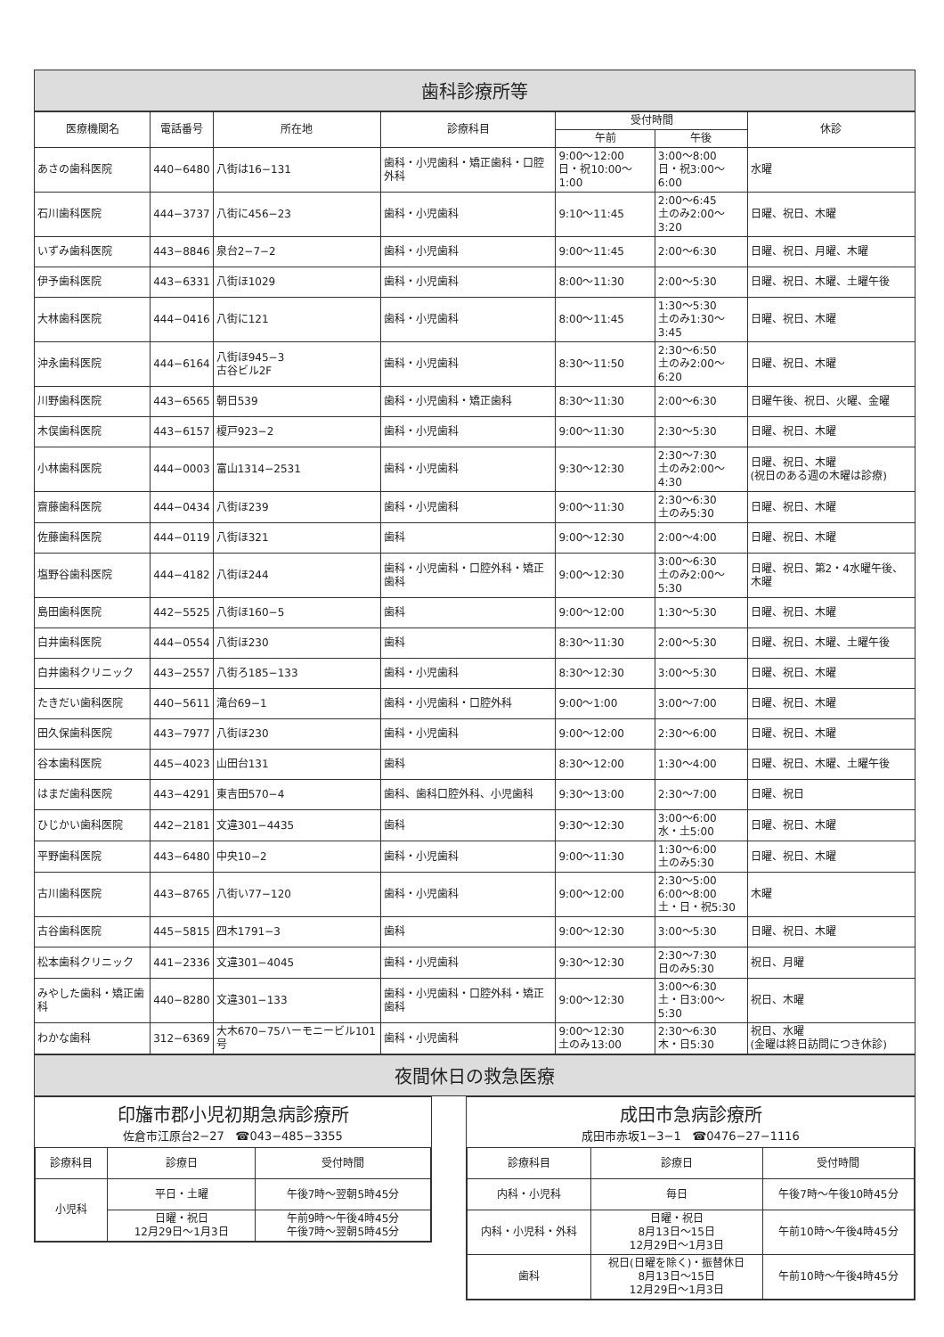歯科診療所等
| 医療機関名 | 電話番号 | 所在地 | 診療科目 | 受付時間 | | 休診 |
| --- | --- | --- | --- | --- | --- | --- |
| | | | | 午前 | 午後 | |
| あさの歯科医院 | 440−6480 | 八街は16−131 | 歯科・小児歯科・矯正歯科・口腔外科 | 9:00〜12:00 日・祝10:00〜1:00 | 3:00〜8:00 日・祝3:00〜6:00 | 水曜 |
| 石川歯科医院 | 444−3737 | 八街に456−23 | 歯科・小児歯科 | 9:10〜11:45 | 2:00〜6:45 土のみ2:00〜3:20 | 日曜、祝日、木曜 |
| いずみ歯科医院 | 443−8846 | 泉台2−7−2 | 歯科・小児歯科 | 9:00〜11:45 | 2:00〜6:30 | 日曜、祝日、月曜、木曜 |
| 伊予歯科医院 | 443−6331 | 八街ほ1029 | 歯科・小児歯科 | 8:00〜11:30 | 2:00〜5:30 | 日曜、祝日、木曜、土曜午後 |
| 大林歯科医院 | 444−0416 | 八街に121 | 歯科・小児歯科 | 8:00〜11:45 | 1:30〜5:30 土のみ1:30〜3:45 | 日曜、祝日、木曜 |
| 沖永歯科医院 | 444−6164 | 八街ほ945−3 古谷ビル2F | 歯科・小児歯科 | 8:30〜11:50 | 2:30〜6:50 土のみ2:00〜6:20 | 日曜、祝日、木曜 |
| 川野歯科医院 | 443−6565 | 朝日539 | 歯科・小児歯科・矯正歯科 | 8:30〜11:30 | 2:00〜6:30 | 日曜午後、祝日、火曜、金曜 |
| 木俣歯科医院 | 443−6157 | 榎戸923−2 | 歯科・小児歯科 | 9:00〜11:30 | 2:30〜5:30 | 日曜、祝日、木曜 |
| 小林歯科医院 | 444−0003 | 富山1314−2531 | 歯科・小児歯科 | 9:30〜12:30 | 2:30〜7:30 土のみ2:00〜4:30 | 日曜、祝日、木曜 (祝日のある週の木曜は診療) |
| 齋藤歯科医院 | 444−0434 | 八街ほ239 | 歯科・小児歯科 | 9:00〜11:30 | 2:30〜6:30 土のみ5:30 | 日曜、祝日、木曜 |
| 佐藤歯科医院 | 444−0119 | 八街ほ321 | 歯科 | 9:00〜12:30 | 2:00〜4:00 | 日曜、祝日、木曜 |
| 塩野谷歯科医院 | 444−4182 | 八街ほ244 | 歯科・小児歯科・口腔外科・矯正歯科 | 9:00〜12:30 | 3:00〜6:30 土のみ2:00〜5:30 | 日曜、祝日、第2・4水曜午後、木曜 |
| 島田歯科医院 | 442−5525 | 八街ほ160−5 | 歯科 | 9:00〜12:00 | 1:30〜5:30 | 日曜、祝日、木曜 |
| 白井歯科医院 | 444−0554 | 八街ほ230 | 歯科 | 8:30〜11:30 | 2:00〜5:30 | 日曜、祝日、木曜、土曜午後 |
| 白井歯科クリニック | 443−2557 | 八街ろ185−133 | 歯科・小児歯科 | 8:30〜12:30 | 3:00〜5:30 | 日曜、祝日、木曜 |
| たきだい歯科医院 | 440−5611 | 滝台69−1 | 歯科・小児歯科・口腔外科 | 9:00〜1:00 | 3:00〜7:00 | 日曜、祝日、木曜 |
| 田久保歯科医院 | 443−7977 | 八街ほ230 | 歯科・小児歯科 | 9:00〜12:00 | 2:30〜6:00 | 日曜、祝日、木曜 |
| 谷本歯科医院 | 445−4023 | 山田台131 | 歯科 | 8:30〜12:00 | 1:30〜4:00 | 日曜、祝日、木曜、土曜午後 |
| はまだ歯科医院 | 443−4291 | 東吉田570−4 | 歯科、歯科口腔外科、小児歯科 | 9:30〜13:00 | 2:30〜7:00 | 日曜、祝日 |
| ひじかい歯科医院 | 442−2181 | 文違301−4435 | 歯科 | 9:30〜12:30 | 3:00〜6:00 水・土5:00 | 日曜、祝日、木曜 |
| 平野歯科医院 | 443−6480 | 中央10−2 | 歯科・小児歯科 | 9:00〜11:30 | 1:30〜6:00 土のみ5:30 | 日曜、祝日、木曜 |
| 古川歯科医院 | 443−8765 | 八街い77−120 | 歯科・小児歯科 | 9:00〜12:00 | 2:30〜5:00 6:00〜8:00 土・日・祝5:30 | 木曜 |
| 古谷歯科医院 | 445−5815 | 四木1791−3 | 歯科 | 9:00〜12:30 | 3:00〜5:30 | 日曜、祝日、木曜 |
| 松本歯科クリニック | 441−2336 | 文違301−4045 | 歯科・小児歯科 | 9:30〜12:30 | 2:30〜7:30 日のみ5:30 | 祝日、月曜 |
| みやした歯科・矯正歯科 | 440−8280 | 文違301−133 | 歯科・小児歯科・口腔外科・矯正歯科 | 9:00〜12:30 | 3:00〜6:30 土・日3:00〜5:30 | 祝日、木曜 |
| わかな歯科 | 312−6369 | 大木670−75ハーモニービル101号 | 歯科・小児歯科 | 9:00〜12:30 土のみ13:00 | 2:30〜6:30 木・日5:30 | 祝日、水曜 (金曜は終日訪問につき休診) |
夜間休日の救急医療
印旛市郡小児初期急病診療所
佐倉市江原台2−27 ☎043−485−3355
| 診療科目 | 診療日 | 受付時間 |
| --- | --- | --- |
| 小児科 | 平日・土曜 | 午後7時〜翌朝5時45分 |
| | 日曜・祝日 12月29日〜1月3日 | 午前9時〜午後4時45分 午後7時〜翌朝5時45分 |
成田市急病診療所
成田市赤坂1−3−1 ☎0476−27−1116
| 診療科目 | 診療日 | 受付時間 |
| --- | --- | --- |
| 内科・小児科 | 毎日 | 午後7時〜午後10時45分 |
| 内科・小児科・外科 | 日曜・祝日 8月13日〜15日 12月29日〜1月3日 | 午前10時〜午後4時45分 |
| 歯科 | 祝日(日曜を除く)・振替休日 8月13日〜15日 12月29日〜1月3日 | 午前10時〜午後4時45分 |